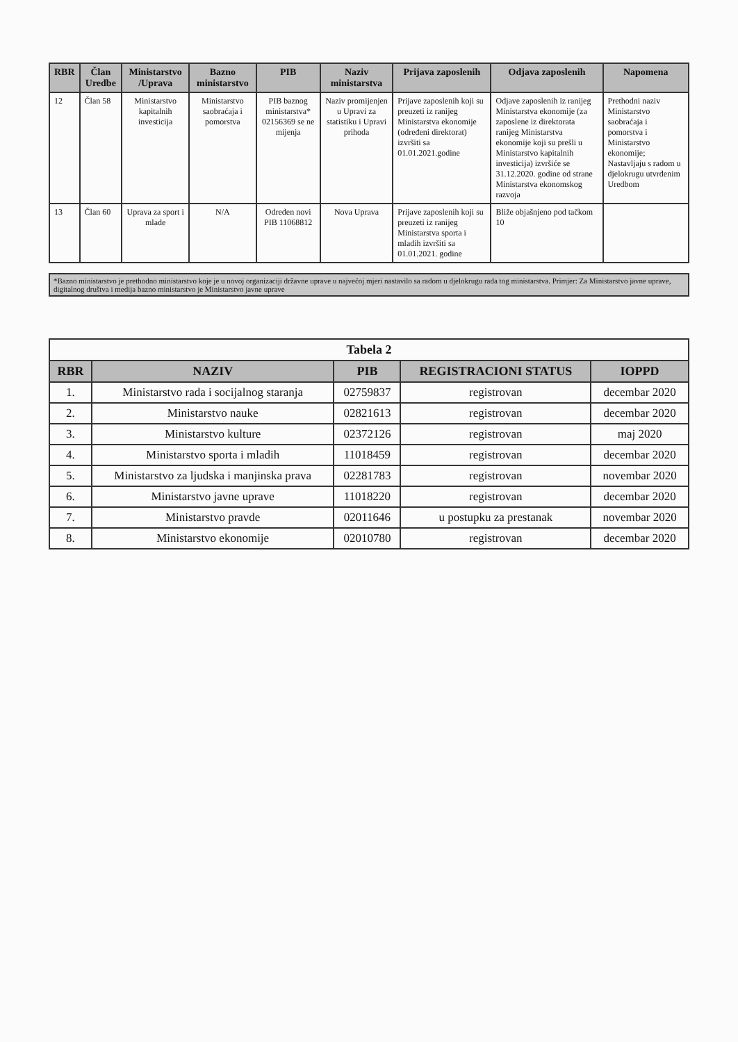| RBR | Član Uredbe | Ministarstvo /Uprava | Bazno ministarstvo | PIB | Naziv ministarstva | Prijava zaposlenih | Odjava zaposlenih | Napomena |
| --- | --- | --- | --- | --- | --- | --- | --- | --- |
| 12 | Član 58 | Ministarstvo kapitalnih investicija | Ministarstvo saobraćaja i pomorstva | PIB baznog ministarstva* 02156369 se ne mijenja | Naziv promijenjen u Upravi za statistiku i Upravi prihoda | Prijave zaposlenih koji su preuzeti iz ranijeg Ministarstva ekonomije (određeni direktorat) izvršiti sa 01.01.2021.godine | Odjave zaposlenih iz ranijeg Ministarstva ekonomije (za zaposlene iz direktorata ranijeg Ministarstva ekonomije koji su prešli u Ministarstvo kapitalnih investicija) izvršiće se 31.12.2020. godine od strane Ministarstva ekonomskog razvoja | Prethodni naziv Ministarstvo saobraćaja i pomorstva i Ministarstvo ekonomije; Nastavljaju s radom u djelokrugu utvrđenim Uredbom |
| 13 | Član 60 | Uprava za sport i mlade | N/A | Određen novi PIB 11068812 | Nova Uprava | Prijave zaposlenih koji su preuzeti iz ranijeg Ministarstva sporta i mladih izvršiti sa 01.01.2021. godine | Bliže objašnjeno pod tačkom 10 | |
*Bazno ministarstvo je prethodno ministarstvo koje je u novoj organizaciji državne uprave u najvećoj mjeri nastavilo sa radom u djelokrugu rada tog ministarstva. Primjer: Za Ministarstvo javne uprave, digitalnog društva i medija bazno ministarstvo je Ministarstvo javne uprave
Tabela 2
| RBR | NAZIV | PIB | REGISTRACIONI STATUS | IOPPD |
| --- | --- | --- | --- | --- |
| 1. | Ministarstvo rada i socijalnog staranja | 02759837 | registrovan | decembar 2020 |
| 2. | Ministarstvo nauke | 02821613 | registrovan | decembar 2020 |
| 3. | Ministarstvo kulture | 02372126 | registrovan | maj 2020 |
| 4. | Ministarstvo sporta i mladih | 11018459 | registrovan | decembar 2020 |
| 5. | Ministarstvo za ljudska i manjinska prava | 02281783 | registrovan | novembar 2020 |
| 6. | Ministarstvo javne uprave | 11018220 | registrovan | decembar 2020 |
| 7. | Ministarstvo pravde | 02011646 | u postupku za prestanak | novembar 2020 |
| 8. | Ministarstvo ekonomije | 02010780 | registrovan | decembar 2020 |